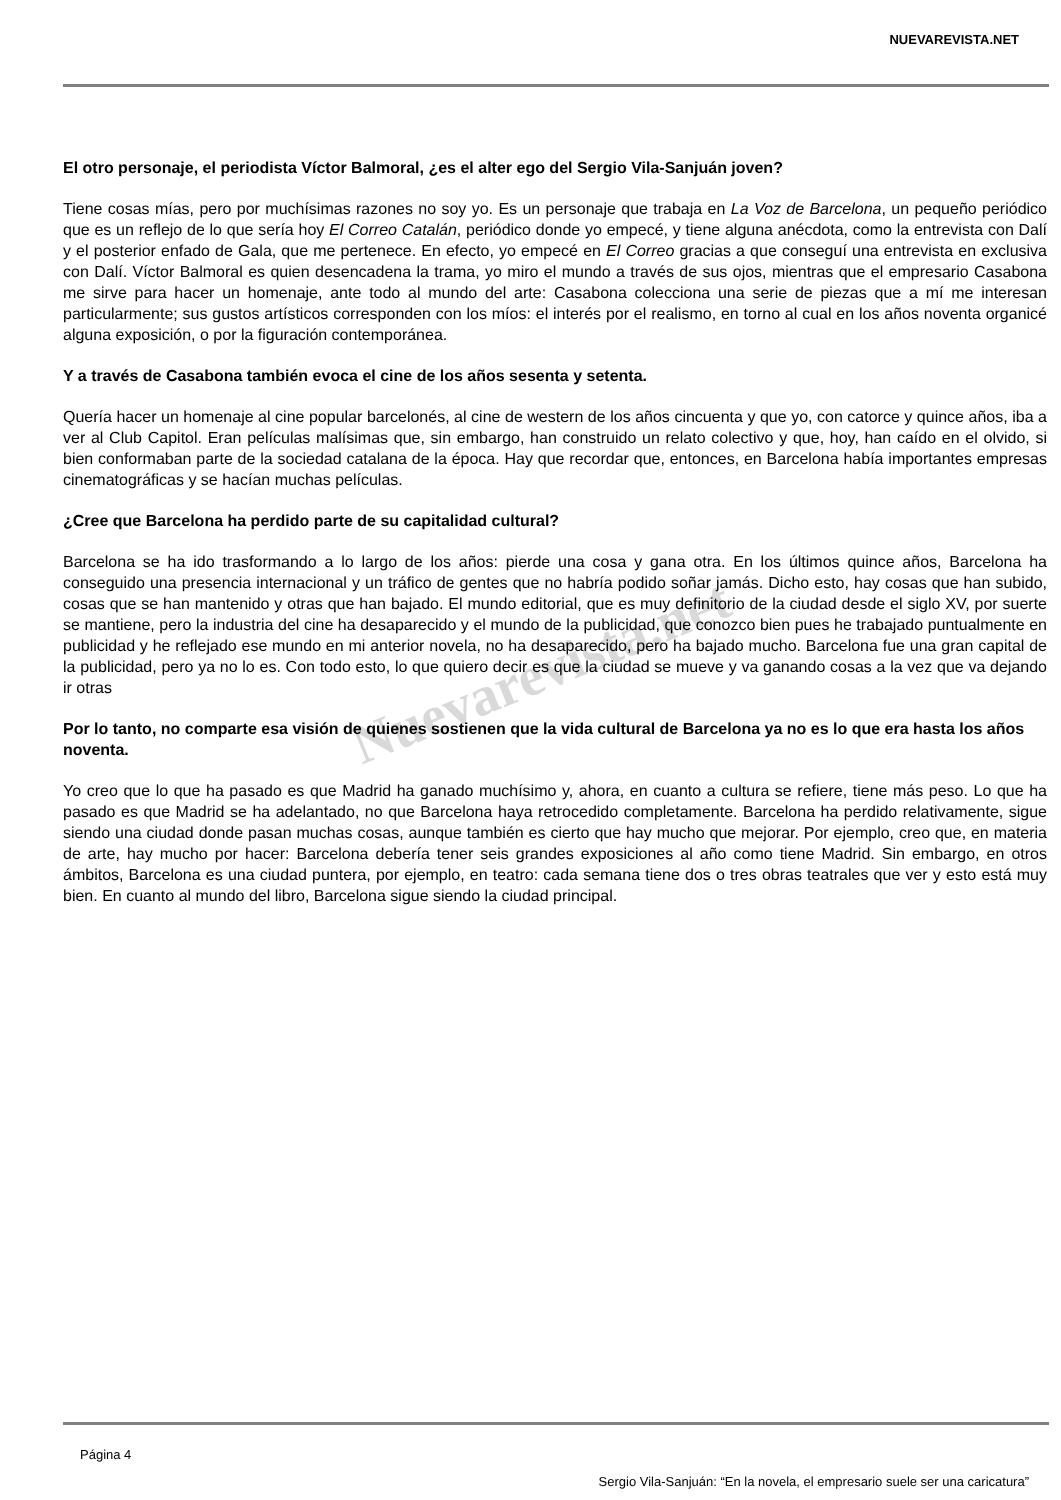NUEVAREVISTA.NET
El otro personaje, el periodista Víctor Balmoral, ¿es el alter ego del Sergio Vila-Sanjuán joven?
Tiene cosas mías, pero por muchísimas razones no soy yo. Es un personaje que trabaja en La Voz de Barcelona, un pequeño periódico que es un reflejo de lo que sería hoy El Correo Catalán, periódico donde yo empecé, y tiene alguna anécdota, como la entrevista con Dalí y el posterior enfado de Gala, que me pertenece. En efecto, yo empecé en El Correo gracias a que conseguí una entrevista en exclusiva con Dalí. Víctor Balmoral es quien desencadena la trama, yo miro el mundo a través de sus ojos, mientras que el empresario Casabona me sirve para hacer un homenaje, ante todo al mundo del arte: Casabona colecciona una serie de piezas que a mí me interesan particularmente; sus gustos artísticos corresponden con los míos: el interés por el realismo, en torno al cual en los años noventa organicé alguna exposición, o por la figuración contemporánea.
Y a través de Casabona también evoca el cine de los años sesenta y setenta.
Quería hacer un homenaje al cine popular barcelonés, al cine de western de los años cincuenta y que yo, con catorce y quince años, iba a ver al Club Capitol. Eran películas malísimas que, sin embargo, han construido un relato colectivo y que, hoy, han caído en el olvido, si bien conformaban parte de la sociedad catalana de la época. Hay que recordar que, entonces, en Barcelona había importantes empresas cinematográficas y se hacían muchas películas.
¿Cree que Barcelona ha perdido parte de su capitalidad cultural?
Barcelona se ha ido trasformando a lo largo de los años: pierde una cosa y gana otra. En los últimos quince años, Barcelona ha conseguido una presencia internacional y un tráfico de gentes que no habría podido soñar jamás. Dicho esto, hay cosas que han subido, cosas que se han mantenido y otras que han bajado. El mundo editorial, que es muy definitorio de la ciudad desde el siglo XV, por suerte se mantiene, pero la industria del cine ha desaparecido y el mundo de la publicidad, que conozco bien pues he trabajado puntualmente en publicidad y he reflejado ese mundo en mi anterior novela, no ha desaparecido, pero ha bajado mucho. Barcelona fue una gran capital de la publicidad, pero ya no lo es. Con todo esto, lo que quiero decir es que la ciudad se mueve y va ganando cosas a la vez que va dejando ir otras
Por lo tanto, no comparte esa visión de quienes sostienen que la vida cultural de Barcelona ya no es lo que era hasta los años noventa.
Yo creo que lo que ha pasado es que Madrid ha ganado muchísimo y, ahora, en cuanto a cultura se refiere, tiene más peso. Lo que ha pasado es que Madrid se ha adelantado, no que Barcelona haya retrocedido completamente. Barcelona ha perdido relativamente, sigue siendo una ciudad donde pasan muchas cosas, aunque también es cierto que hay mucho que mejorar. Por ejemplo, creo que, en materia de arte, hay mucho por hacer: Barcelona debería tener seis grandes exposiciones al año como tiene Madrid. Sin embargo, en otros ámbitos, Barcelona es una ciudad puntera, por ejemplo, en teatro: cada semana tiene dos o tres obras teatrales que ver y esto está muy bien. En cuanto al mundo del libro, Barcelona sigue siendo la ciudad principal.
Nuevarevista.net
Página 4
Sergio Vila-Sanjuán: “En la novela, el empresario suele ser una caricatura”